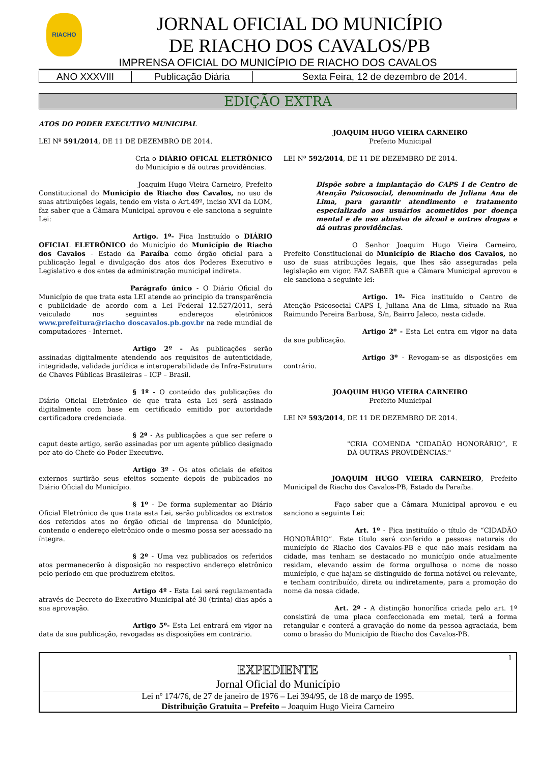RIACHO
JORNAL OFICIAL DO MUNICÍPIO
DE RIACHO DOS CAVALOS/PB
IMPRENSA OFICIAL DO MUNICÍPIO DE RIACHO DOS CAVALOS
| ANO XXXVIII | Publicação Diária | Sexta Feira, 12 de dezembro de 2014. |
EDIÇÃO EXTRA
ATOS DO PODER EXECUTIVO MUNICIPAL
LEI Nº 591/2014, DE 11 DE DEZEMBRO DE 2014.
Cria o DIÁRIO OFICAL ELETRÔNICO do Município e dá outras providências.
Joaquim Hugo Vieira Carneiro, Prefeito Constitucional do Município de Riacho dos Cavalos, no uso de suas atribuições legais, tendo em vista o Art.49º, inciso XVI da LOM, faz saber que a Câmara Municipal aprovou e ele sanciona a seguinte Lei:
Artigo. 1º- Fica Instituído o DIÁRIO OFICIAL ELETRÔNICO do Município do Município de Riacho dos Cavalos - Estado da Paraíba como órgão oficial para a publicação legal e divulgação dos atos dos Poderes Executivo e Legislativo e dos entes da administração municipal indireta.
Parágrafo único - O Diário Oficial do Município de que trata esta LEI atende ao principio da transparência e publicidade de acordo com a Lei Federal 12.527/2011, será veiculado nos seguintes endereços eletrônicos www.prefeitura@riacho doscavalos.pb.gov.br na rede mundial de computadores - Internet.
Artigo 2º - As publicações serão assinadas digitalmente atendendo aos requisitos de autenticidade, integridade, validade jurídica e interoperabilidade de Infra-Estrutura de Chaves Públicas Brasileiras – ICP – Brasil.
§ 1º - O conteúdo das publicações do Diário Oficial Eletrônico de que trata esta Lei será assinado digitalmente com base em certificado emitido por autoridade certificadora credenciada.
§ 2º - As publicações a que ser refere o caput deste artigo, serão assinadas por um agente público designado por ato do Chefe do Poder Executivo.
Artigo 3º - Os atos oficiais de efeitos externos surtirão seus efeitos somente depois de publicados no Diário Oficial do Município.
§ 1º - De forma suplementar ao Diário Oficial Eletrônico de que trata esta Lei, serão publicados os extratos dos referidos atos no órgão oficial de imprensa do Município, contendo o endereço eletrônico onde o mesmo possa ser acessado na íntegra.
§ 2º - Uma vez publicados os referidos atos permanecerão à disposição no respectivo endereço eletrônico pelo período em que produzirem efeitos.
Artigo 4º - Esta Lei será regulamentada através de Decreto do Executivo Municipal até 30 (trinta) dias após a sua aprovação.
Artigo 5º- Esta Lei entrará em vigor na data da sua publicação, revogadas as disposições em contrário.
JOAQUIM HUGO VIEIRA CARNEIRO
Prefeito Municipal
LEI Nº 592/2014, DE 11 DE DEZEMBRO DE 2014.
Dispõe sobre a implantação do CAPS I de Centro de Atenção Psicosocial, denominado de Juliana Ana de Lima, para garantir atendimento e tratamento especializado aos usuários acometidos por doença mental e de uso abusivo de álcool e outras drogas e dá outras providências.
O Senhor Joaquim Hugo Vieira Carneiro, Prefeito Constitucional do Município de Riacho dos Cavalos, no uso de suas atribuições legais, que lhes são asseguradas pela legislação em vigor, FAZ SABER que a Câmara Municipal aprovou e ele sanciona a seguinte lei:
Artigo. 1º- Fica instituído o Centro de Atenção Psicosocial CAPS I, Juliana Ana de Lima, situado na Rua Raimundo Pereira Barbosa, S/n, Bairro Jaleco, nesta cidade.
Artigo 2º - Esta Lei entra em vigor na data da sua publicação.
Artigo 3º - Revogam-se as disposições em contrário.
JOAQUIM HUGO VIEIRA CARNEIRO
Prefeito Municipal
LEI Nº 593/2014, DE 11 DE DEZEMBRO DE 2014.
"CRIA COMENDA “CIDADÃO HONORÁRIO”, E DÁ OUTRAS PROVIDÊNCIAS."
JOAQUIM HUGO VIEIRA CARNEIRO, Prefeito Municipal de Riacho dos Cavalos-PB, Estado da Paraíba.
Faço saber que a Câmara Municipal aprovou e eu sanciono a seguinte Lei:
Art. 1º - Fica instituído o título de “CIDADÃO HONORÁRIO”. Este título será conferido a pessoas naturais do município de Riacho dos Cavalos-PB e que não mais residam na cidade, mas tenham se destacado no município onde atualmente residam, elevando assim de forma orgulhosa o nome de nosso município, e que hajam se distinguido de forma notável ou relevante, e tenham contribuído, direta ou indiretamente, para a promoção do nome da nossa cidade.
Art. 2º - A distinção honorífica criada pelo art. 1º consistirá de uma placa confeccionada em metal, terá a forma retangular e conterá a gravação do nome da pessoa agraciada, bem como o brasão do Município de Riacho dos Cavalos-PB.
1
EXPEDIENTE
Jornal Oficial do Município
Lei nº 174/76, de 27 de janeiro de 1976 – Lei 394/95, de 18 de março de 1995.
Distribuição Gratuita – Prefeito – Joaquim Hugo Vieira Carneiro